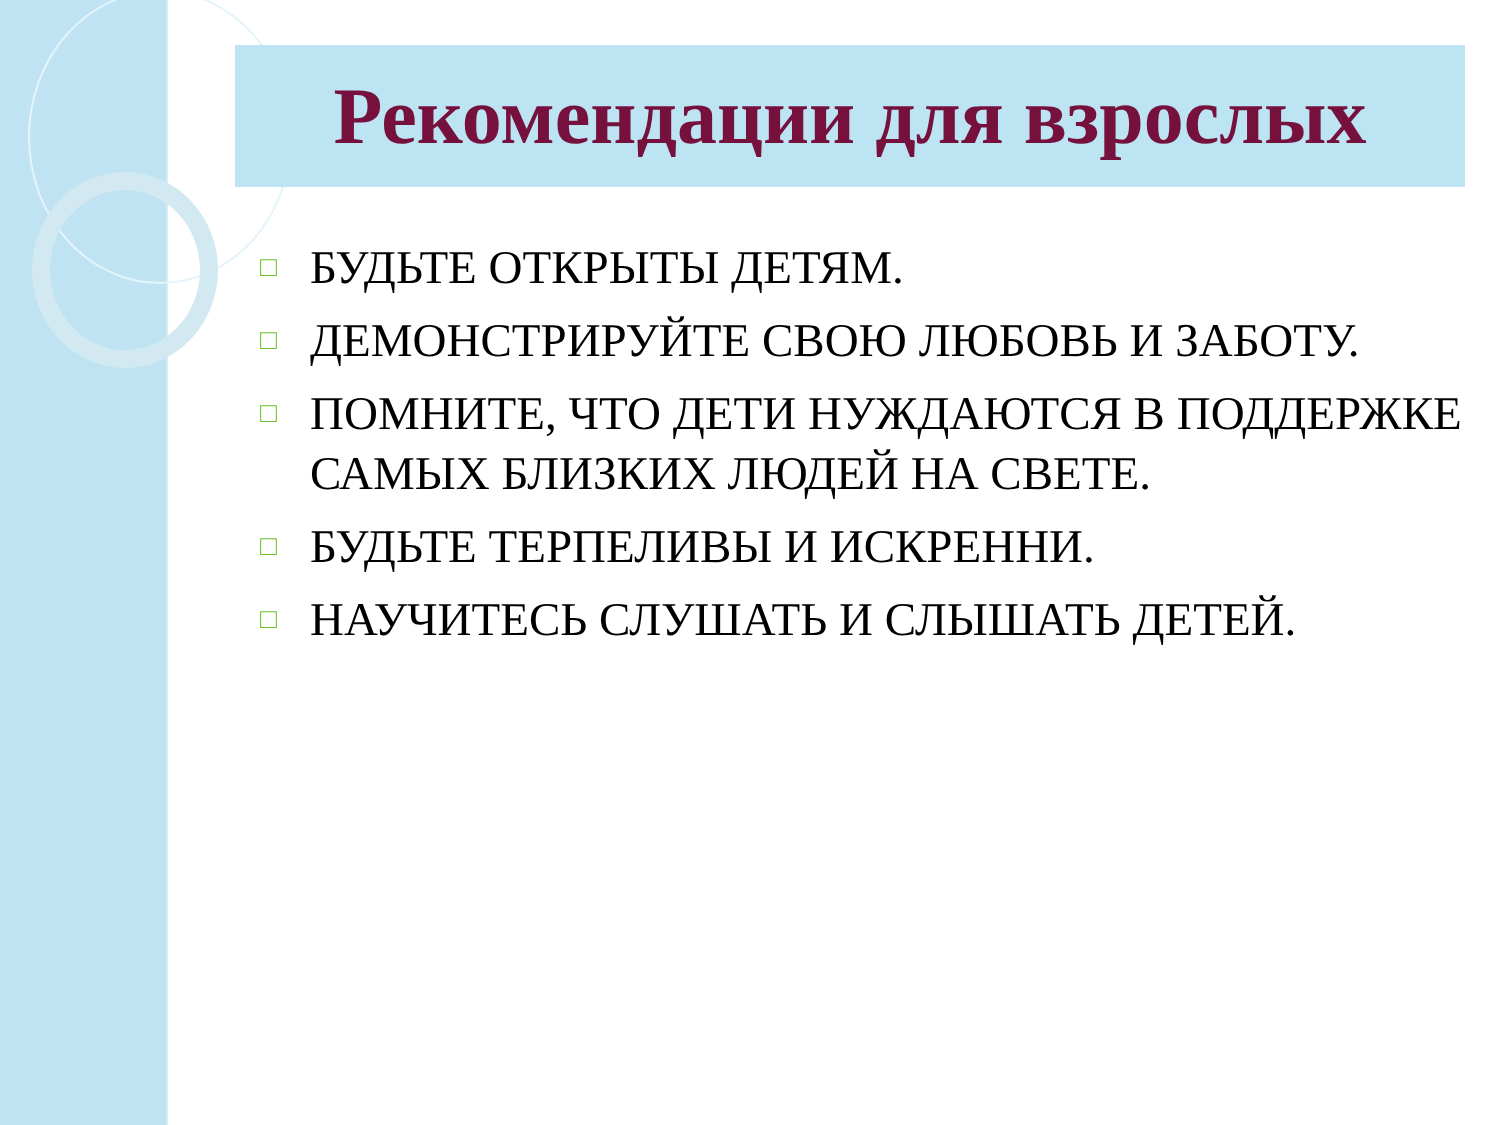Рекомендации для взрослых
□ БУДЬТЕ ОТКРЫТЫ ДЕТЯМ.
□ ДЕМОНСТРИРУЙТЕ СВОЮ ЛЮБОВЬ И ЗАБОТУ.
□ ПОМНИТЕ, ЧТО ДЕТИ НУЖДАЮТСЯ В ПОДДЕРЖКЕ САМЫХ БЛИЗКИХ ЛЮДЕЙ НА СВЕТЕ.
□ БУДЬТЕ ТЕРПЕЛИВЫ И ИСКРЕННИ.
□ НАУЧИТЕСЬ СЛУШАТЬ И СЛЫШАТЬ ДЕТЕЙ.